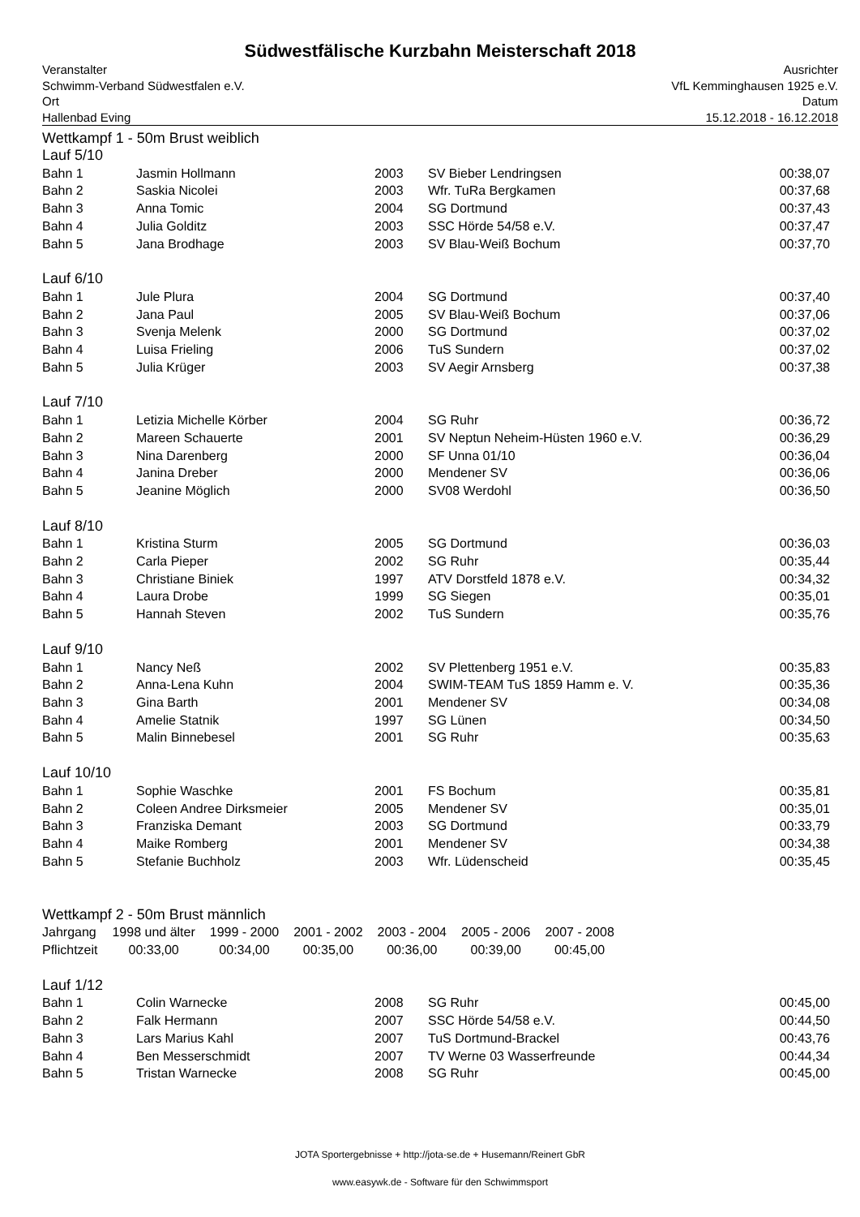Südwestfälische Kurzbahn Meisterschaft 2018
Veranstalter
Schwimm-Verband Südwestfalen e.V.
Ort
Hallenbad Eving
Ausrichter
VfL Kemminghausen 1925 e.V.
Datum
15.12.2018 - 16.12.2018
Wettkampf 1 - 50m Brust weiblich
| Lauf 5/10 | | | | |
| Bahn 1 | Jasmin Hollmann | 2003 | SV Bieber Lendringsen | 00:38,07 |
| Bahn 2 | Saskia Nicolei | 2003 | Wfr. TuRa Bergkamen | 00:37,68 |
| Bahn 3 | Anna Tomic | 2004 | SG Dortmund | 00:37,43 |
| Bahn 4 | Julia Golditz | 2003 | SSC Hörde 54/58 e.V. | 00:37,47 |
| Bahn 5 | Jana Brodhage | 2003 | SV Blau-Weiß Bochum | 00:37,70 |
| Lauf 6/10 | | | | |
| Bahn 1 | Jule Plura | 2004 | SG Dortmund | 00:37,40 |
| Bahn 2 | Jana Paul | 2005 | SV Blau-Weiß Bochum | 00:37,06 |
| Bahn 3 | Svenja Melenk | 2000 | SG Dortmund | 00:37,02 |
| Bahn 4 | Luisa Frieling | 2006 | TuS Sundern | 00:37,02 |
| Bahn 5 | Julia Krüger | 2003 | SV Aegir Arnsberg | 00:37,38 |
| Lauf 7/10 | | | | |
| Bahn 1 | Letizia Michelle Körber | 2004 | SG Ruhr | 00:36,72 |
| Bahn 2 | Mareen Schauerte | 2001 | SV Neptun Neheim-Hüsten 1960 e.V. | 00:36,29 |
| Bahn 3 | Nina Darenberg | 2000 | SF Unna 01/10 | 00:36,04 |
| Bahn 4 | Janina Dreber | 2000 | Mendener SV | 00:36,06 |
| Bahn 5 | Jeanine Möglich | 2000 | SV08 Werdohl | 00:36,50 |
| Lauf 8/10 | | | | |
| Bahn 1 | Kristina Sturm | 2005 | SG Dortmund | 00:36,03 |
| Bahn 2 | Carla Pieper | 2002 | SG Ruhr | 00:35,44 |
| Bahn 3 | Christiane Biniek | 1997 | ATV Dorstfeld 1878 e.V. | 00:34,32 |
| Bahn 4 | Laura Drobe | 1999 | SG Siegen | 00:35,01 |
| Bahn 5 | Hannah Steven | 2002 | TuS Sundern | 00:35,76 |
| Lauf 9/10 | | | | |
| Bahn 1 | Nancy Neß | 2002 | SV Plettenberg 1951 e.V. | 00:35,83 |
| Bahn 2 | Anna-Lena Kuhn | 2004 | SWIM-TEAM TuS 1859 Hamm e. V. | 00:35,36 |
| Bahn 3 | Gina Barth | 2001 | Mendener SV | 00:34,08 |
| Bahn 4 | Amelie Statnik | 1997 | SG Lünen | 00:34,50 |
| Bahn 5 | Malin Binnebesel | 2001 | SG Ruhr | 00:35,63 |
| Lauf 10/10 | | | | |
| Bahn 1 | Sophie Waschke | 2001 | FS Bochum | 00:35,81 |
| Bahn 2 | Coleen Andree Dirksmeier | 2005 | Mendener SV | 00:35,01 |
| Bahn 3 | Franziska Demant | 2003 | SG Dortmund | 00:33,79 |
| Bahn 4 | Maike Romberg | 2001 | Mendener SV | 00:34,38 |
| Bahn 5 | Stefanie Buchholz | 2003 | Wfr. Lüdenscheid | 00:35,45 |
Wettkampf 2 - 50m Brust männlich
| Jahrgang | 1998 und älter | 1999 - 2000 | 2001 - 2002 | 2003 - 2004 | 2005 - 2006 | 2007 - 2008 |
| Pflichtzeit | 00:33,00 | 00:34,00 | 00:35,00 | 00:36,00 | 00:39,00 | 00:45,00 |
| Lauf 1/12 | | | | |
| Bahn 1 | Colin Warnecke | 2008 | SG Ruhr | 00:45,00 |
| Bahn 2 | Falk Hermann | 2007 | SSC Hörde 54/58 e.V. | 00:44,50 |
| Bahn 3 | Lars Marius Kahl | 2007 | TuS Dortmund-Brackel | 00:43,76 |
| Bahn 4 | Ben Messerschmidt | 2007 | TV Werne 03 Wasserfreunde | 00:44,34 |
| Bahn 5 | Tristan Warnecke | 2008 | SG Ruhr | 00:45,00 |
JOTA Sportergebnisse + http://jota-se.de + Husemann/Reinert GbR
www.easywk.de - Software für den Schwimmsport